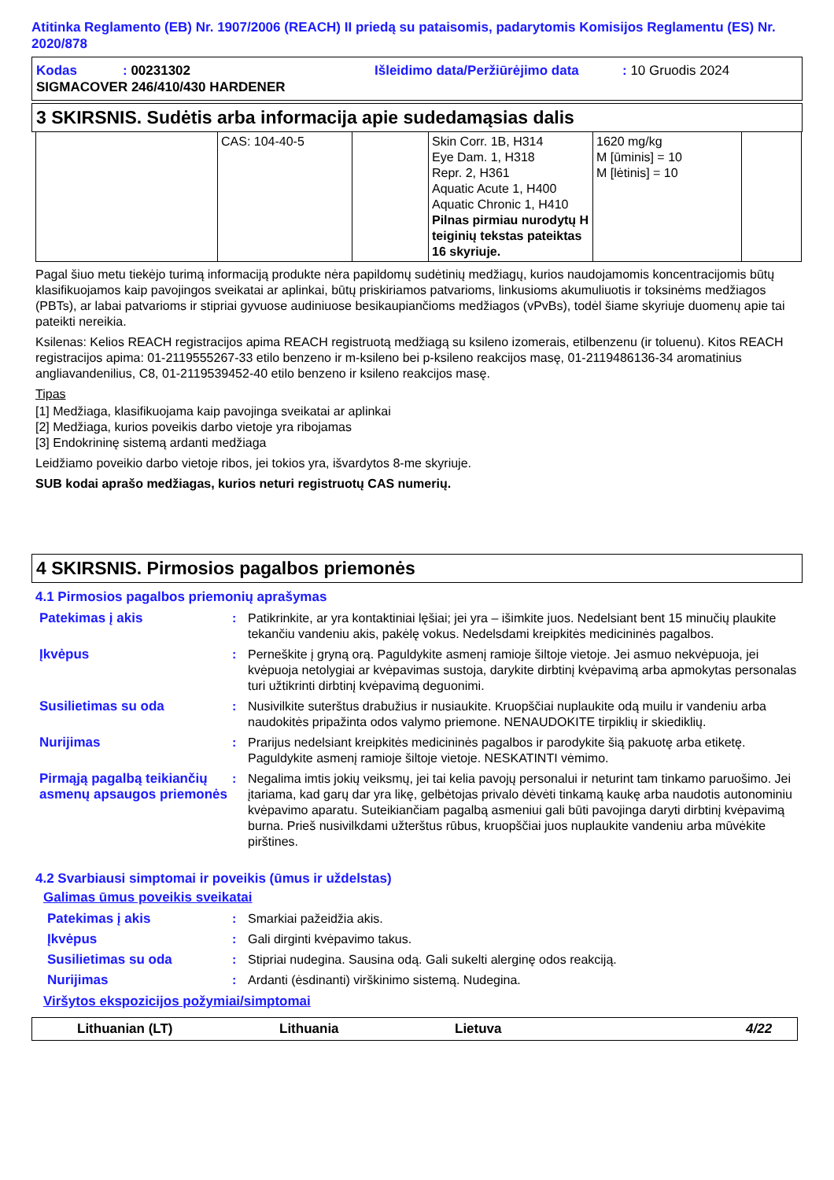Atitinka Reglamento (EB) Nr. 1907/2006 (REACH) II priedą su pataisomis, padarytomis Komisijos Reglamentu (ES) Nr. 2020/878
| Kodas | : 00231302 | Išleidimo data/Peržiūrėjimo data | : 10 Gruodis 2024 |
SIGMACOVER 246/410/430 HARDENER
3 SKIRSNIS. Sudėtis arba informacija apie sudedamąsias dalis
| | CAS: 104-40-5 | | Skin Corr. 1B, H314 Eye Dam. 1, H318 Repr. 2, H361 Aquatic Acute 1, H400 Aquatic Chronic 1, H410 Pilnas pirmiau nurodytų H teiginių tekstas pateiktas 16 skyriuje. | 1620 mg/kg M [ūminis] = 10 M [lėtinis] = 10 | |
Pagal šiuo metu tiekėjo turimą informaciją produkte nėra papildomų sudėtinių medžiagų, kurios naudojamomis koncentracijomis būtų klasifikuojamos kaip pavojingos sveikatai ar aplinkai, būtų priskiriamos patvarioms, linkusioms akumuliuotis ir toksinėms medžiagos (PBTs), ar labai patvarioms ir stipriai gyvuose audiniuose besikaupiančioms medžiagos (vPvBs), todėl šiame skyriuje duomenų apie tai pateikti nereikia.
Ksilenas: Kelios REACH registracijos apima REACH registruotą medžiagą su ksileno izomerais, etilbenzenu (ir toluenu). Kitos REACH registracijos apima: 01-2119555267-33 etilo benzeno ir m-ksileno bei p-ksileno reakcijos masę, 01-2119486136-34 aromatinius angliavandenilius, C8, 01-2119539452-40 etilo benzeno ir ksileno reakcijos masę.
Tipas
[1] Medžiaga, klasifikuojama kaip pavojinga sveikatai ar aplinkai
[2] Medžiaga, kurios poveikis darbo vietoje yra ribojamas
[3] Endokrininę sistemą ardanti medžiaga
Leidžiamo poveikio darbo vietoje ribos, jei tokios yra, išvardytos 8-me skyriuje.
SUB kodai aprašo medžiagas, kurios neturi registruotų CAS numerių.
4 SKIRSNIS. Pirmosios pagalbos priemonės
4.1 Pirmosios pagalbos priemonių aprašymas
| Patekimas į akis | : | Patikrinkite, ar yra kontaktiniai lęšiai; jei yra – išimkite juos. Nedelsiant bent 15 minučių plaukite tekančiu vandeniu akis, pakėlę vokus. Nedelsdami kreipkitės medicininės pagalbos. |
| Įkvėpus | : | Perneškite į gryną orą. Paguldykite asmenį ramioje šiltoje vietoje. Jei asmuo nekvėpuoja, jei kvėpuoja netolygiai ar kvėpavimas sustoja, darykite dirbtinį kvėpavimą arba apmokytas personalas turi užtikrinti dirbtinį kvėpavimą deguonimi. |
| Susilietimas su oda | : | Nusivilkite suterštus drabužius ir nusiaukite. Kruopščiai nuplaukite odą muilu ir vandeniu arba naudokitės pripažinta odos valymo priemone. NENAUDOKITE tirpiklių ir skiediklių. |
| Nurijimas | : | Prarijus nedelsiant kreipkitės medicininės pagalbos ir parodykite šią pakuotę arba etiketę. Paguldykite asmenį ramioje šiltoje vietoje. NESKATINTI vėmimo. |
| Pirmąją pagalbą teikiančių asmenų apsaugos priemonės | : | Negalima imtis jokių veiksmų, jei tai kelia pavojų personalui ir neturint tam tinkamo paruošimo. Jei įtariama, kad garų dar yra likę, gelbėtojas privalo dėvėti tinkamą kaukę arba naudotis autonominiu kvėpavimo aparatu. Suteikiančiam pagalbą asmeniui gali būti pavojinga daryti dirbtinį kvėpavimą burna. Prieš nusivilkdami užterštus rūbus, kruopščiai juos nuplaukite vandeniu arba mūvėkite pirštines. |
4.2 Svarbiausi simptomai ir poveikis (ūmus ir uždelstas)
Galimas ūmus poveikis sveikatai
| Patekimas į akis | : | Smarkiai pažeidžia akis. |
| Įkvėpus | : | Gali dirginti kvėpavimo takus. |
| Susilietimas su oda | : | Stipriai nudegina. Sausina odą. Gali sukelti alerginę odos reakciją. |
| Nurijimas | : | Ardanti (ėsdinanti) virškinimo sistemą. Nudegina. |
Viršytos ekspozicijos požymiai/simptomai
Lithuanian (LT) Lithuania Lietuva 4/22